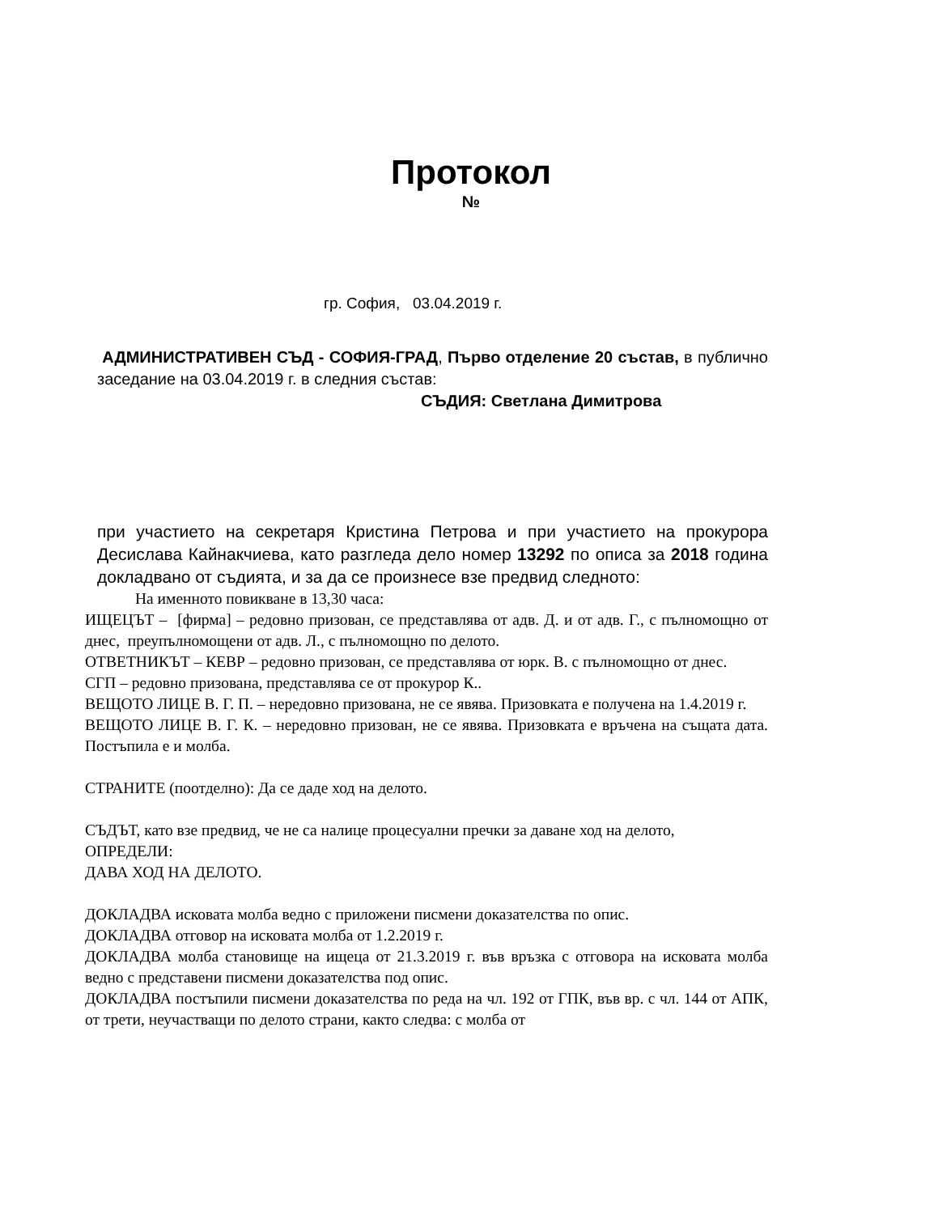Протокол
№
гр. София, 03.04.2019 г.
АДМИНИСТРАТИВЕН СЪД - СОФИЯ-ГРАД, Първо отделение 20 състав, в публично заседание на 03.04.2019 г. в следния състав:
СЪДИЯ: Светлана Димитрова
при участието на секретаря Кристина Петрова и при участието на прокурора Десислава Кайнакчиева, като разгледа дело номер 13292 по описа за 2018 година докладвано от съдията, и за да се произнесе взе предвид следното:
На именното повикване в 13,30 часа:
ИЩЕЦЪТ – [фирма] – редовно призован, се представлява от адв. Д. и от адв. Г., с пълномощно от днес, преупълномощени от адв. Л., с пълномощно по делото.
ОТВЕТНИКЪТ – КЕВР – редовно призован, се представлява от юрк. В. с пълномощно от днес.
СГП – редовно призована, представлява се от прокурор К..
ВЕЩОТО ЛИЦЕ В. Г. П. – нередовно призована, не се явява. Призовката е получена на 1.4.2019 г.
ВЕЩОТО ЛИЦЕ В. Г. К. – нередовно призован, не се явява. Призовката е връчена на същата дата. Постъпила е и молба.
СТРАНИТЕ (поотделно): Да се даде ход на делото.
СЪДЪТ, като взе предвид, че не са налице процесуални пречки за даване ход на делото,
ОПРЕДЕЛИ:
ДАВА ХОД НА ДЕЛОТО.
ДОКЛАДВА исковата молба ведно с приложени писмени доказателства по опис.
ДОКЛАДВА отговор на исковата молба от 1.2.2019 г.
ДОКЛАДВА молба становище на ищеца от 21.3.2019 г. във връзка с отговора на исковата молба ведно с представени писмени доказателства под опис.
ДОКЛАДВА постъпили писмени доказателства по реда на чл. 192 от ГПК, във вр. с чл. 144 от АПК, от трети, неучастващи по делото страни, както следва: с молба от